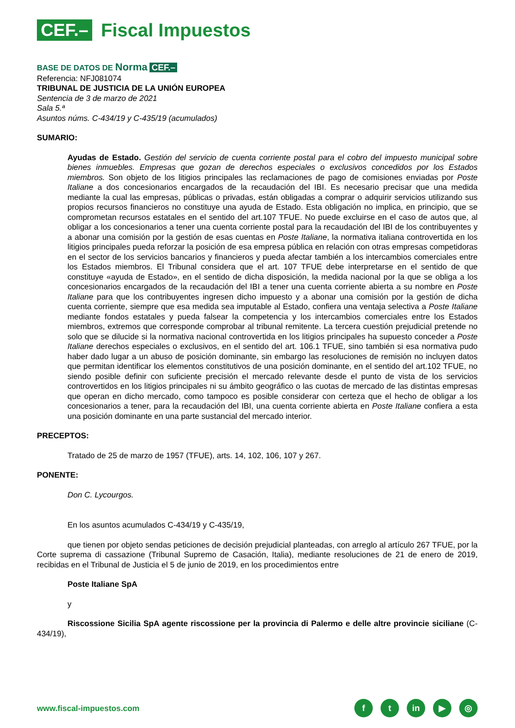CEF.–
Fiscal Impuestos
BASE DE DATOS DE Norma CEF.–
Referencia: NFJ081074
TRIBUNAL DE JUSTICIA DE LA UNIÓN EUROPEA
Sentencia de 3 de marzo de 2021
Sala 5.ª
Asuntos núms. C-434/19 y C-435/19 (acumulados)
SUMARIO:
Ayudas de Estado. Gestión del servicio de cuenta corriente postal para el cobro del impuesto municipal sobre bienes inmuebles. Empresas que gozan de derechos especiales o exclusivos concedidos por los Estados miembros. Son objeto de los litigios principales las reclamaciones de pago de comisiones enviadas por Poste Italiane a dos concesionarios encargados de la recaudación del IBI. Es necesario precisar que una medida mediante la cual las empresas, públicas o privadas, están obligadas a comprar o adquirir servicios utilizando sus propios recursos financieros no constituye una ayuda de Estado. Esta obligación no implica, en principio, que se comprometan recursos estatales en el sentido del art.107 TFUE. No puede excluirse en el caso de autos que, al obligar a los concesionarios a tener una cuenta corriente postal para la recaudación del IBI de los contribuyentes y a abonar una comisión por la gestión de esas cuentas en Poste Italiane, la normativa italiana controvertida en los litigios principales pueda reforzar la posición de esa empresa pública en relación con otras empresas competidoras en el sector de los servicios bancarios y financieros y pueda afectar también a los intercambios comerciales entre los Estados miembros. El Tribunal considera que el art. 107 TFUE debe interpretarse en el sentido de que constituye «ayuda de Estado», en el sentido de dicha disposición, la medida nacional por la que se obliga a los concesionarios encargados de la recaudación del IBI a tener una cuenta corriente abierta a su nombre en Poste Italiane para que los contribuyentes ingresen dicho impuesto y a abonar una comisión por la gestión de dicha cuenta corriente, siempre que esa medida sea imputable al Estado, confiera una ventaja selectiva a Poste Italiane mediante fondos estatales y pueda falsear la competencia y los intercambios comerciales entre los Estados miembros, extremos que corresponde comprobar al tribunal remitente. La tercera cuestión prejudicial pretende no solo que se dilucide si la normativa nacional controvertida en los litigios principales ha supuesto conceder a Poste Italiane derechos especiales o exclusivos, en el sentido del art. 106.1 TFUE, sino también si esa normativa pudo haber dado lugar a un abuso de posición dominante, sin embargo las resoluciones de remisión no incluyen datos que permitan identificar los elementos constitutivos de una posición dominante, en el sentido del art.102 TFUE, no siendo posible definir con suficiente precisión el mercado relevante desde el punto de vista de los servicios controvertidos en los litigios principales ni su ámbito geográfico o las cuotas de mercado de las distintas empresas que operan en dicho mercado, como tampoco es posible considerar con certeza que el hecho de obligar a los concesionarios a tener, para la recaudación del IBI, una cuenta corriente abierta en Poste Italiane confiera a esta una posición dominante en una parte sustancial del mercado interior.
PRECEPTOS:
Tratado de 25 de marzo de 1957 (TFUE), arts. 14, 102, 106, 107 y 267.
PONENTE:
Don C. Lycourgos.
En los asuntos acumulados C-434/19 y C-435/19,
que tienen por objeto sendas peticiones de decisión prejudicial planteadas, con arreglo al artículo 267 TFUE, por la Corte suprema di cassazione (Tribunal Supremo de Casación, Italia), mediante resoluciones de 21 de enero de 2019, recibidas en el Tribunal de Justicia el 5 de junio de 2019, en los procedimientos entre
Poste Italiane SpA
y
Riscossione Sicilia SpA agente riscossione per la provincia di Palermo e delle altre provincie siciliane (C-434/19),
www.fiscal-impuestos.com
f t in ▶ ◎